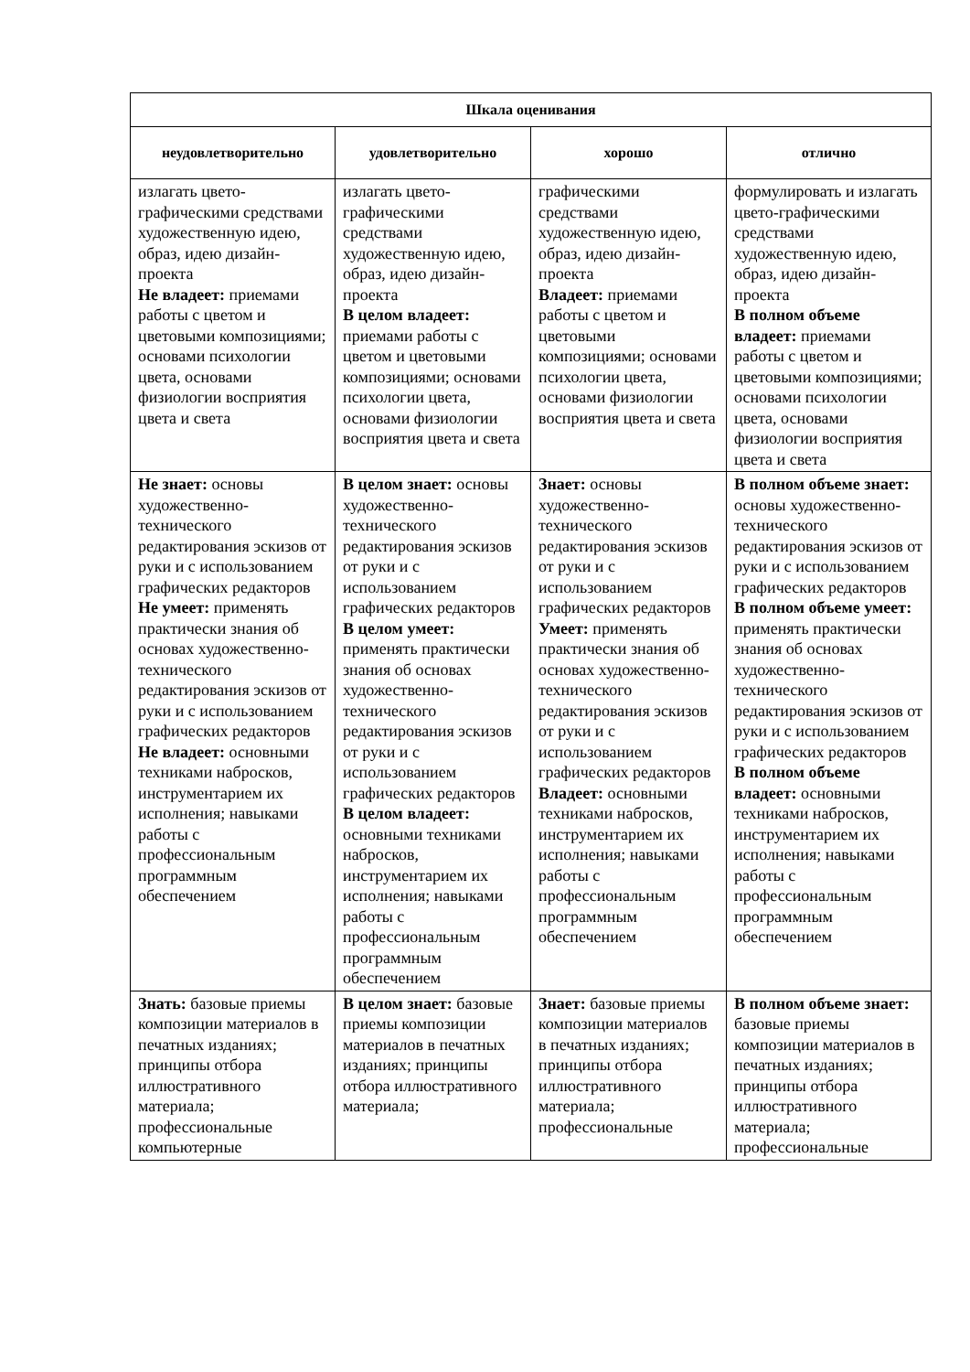| Шкала оценивания | | | |
| --- | --- | --- | --- |
| неудовлетворительно | удовлетворительно | хорошо | отлично |
| излагать цвето-графическими средствами художественную идею, образ, идею дизайн-проекта Не владеет: приемами работы с цветом и цветовыми композициями; основами психологии цвета, основами физиологии восприятия цвета и света | излагать цвето-графическими средствами художественную идею, образ, идею дизайн-проекта В целом владеет: приемами работы с цветом и цветовыми композициями; основами психологии цвета, основами физиологии восприятия цвета и света | графическими средствами художественную идею, образ, идею дизайн-проекта Владеет: приемами работы с цветом и цветовыми композициями; основами психологии цвета, основами физиологии восприятия цвета и света | формулировать и излагать цвето-графическими средствами художественную идею, образ, идею дизайн-проекта В полном объеме владеет: приемами работы с цветом и цветовыми композициями; основами психологии цвета, основами физиологии восприятия цвета и света |
| Не знает: основы художественно-технического редактирования эскизов от руки и с использованием графических редакторов Не умеет: применять практически знания об основах художественно-технического редактирования эскизов от руки и с использованием графических редакторов Не владеет: основными техниками набросков, инструментарием их исполнения; навыками работы с профессиональным программным обеспечением | В целом знает: основы художественно-технического редактирования эскизов от руки и с использованием графических редакторов В целом умеет: применять практически знания об основах художественно-технического редактирования эскизов от руки и с использованием графических редакторов В целом владеет: основными техниками набросков, инструментарием их исполнения; навыками работы с профессиональным программным обеспечением | Знает: основы художественно-технического редактирования эскизов от руки и с использованием графических редакторов Умеет: применять практически знания об основах художественно-технического редактирования эскизов от руки и с использованием графических редакторов Владеет: основными техниками набросков, инструментарием их исполнения; навыками работы с профессиональным программным обеспечением | В полном объеме знает: основы художественно-технического редактирования эскизов от руки и с использованием графических редакторов В полном объеме умеет: применять практически знания об основах художественно-технического редактирования эскизов от руки и с использованием графических редакторов В полном объеме владеет: основными техниками набросков, инструментарием их исполнения; навыками работы с профессиональным программным обеспечением |
| Знать: базовые приемы композиции материалов в печатных изданиях; принципы отбора иллюстративного материала; профессиональные компьютерные | В целом знает: базовые приемы композиции материалов в печатных изданиях; принципы отбора иллюстративного материала; | Знает: базовые приемы композиции материалов в печатных изданиях; принципы отбора иллюстративного материала; профессиональные | В полном объеме знает: базовые приемы композиции материалов в печатных изданиях; принципы отбора иллюстративного материала; профессиональные |